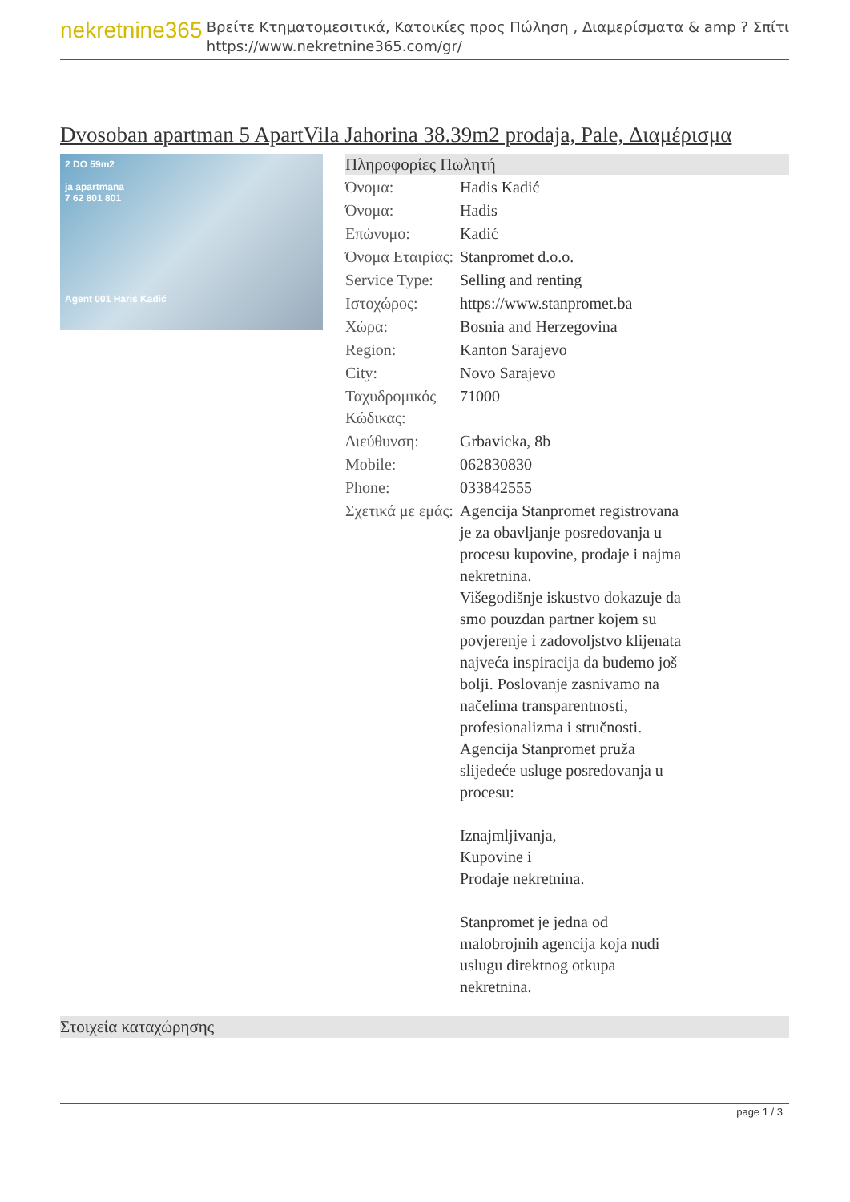nekretnine365
Βρείτε Κτηματομεσιτικά, Κατοικίες προς Πώληση , Διαμερίσματα & amp ? Σπίτι
https://www.nekretnine365.com/gr/
Dvosoban apartman 5 ApartVila Jahorina 38.39m2 prodaja, Pale, Διαμέρισμα
2 DO 59m2
ja apartmana
7 62 801 801
Agent 001 Haris Kadić
Πληροφορίες Πωλητή
| Όνομα: | Hadis Kadić |
| Όνομα: | Hadis |
| Επώνυμο: | Kadić |
| Όνομα Εταιρίας: | Stanpromet d.o.o. |
| Service Type: | Selling and renting |
| Ιστοχώρος: | https://www.stanpromet.ba |
| Χώρα: | Bosnia and Herzegovina |
| Region: | Kanton Sarajevo |
| City: | Novo Sarajevo |
| Ταχυδρομικός Κώδικας: | 71000 |
| Διεύθυνση: | Grbavicka, 8b |
| Mobile: | 062830830 |
| Phone: | 033842555 |
| Σχετικά με εμάς: | Agencija Stanpromet registrovana je za obavljanje posredovanja u procesu kupovine, prodaje i najma nekretnina. Višegodišnje iskustvo dokazuje da smo pouzdan partner kojem su povjerenje i zadovoljstvo klijenata najveća inspiracija da budemo još bolji. Poslovanje zasnivamo na načelima transparentnosti, profesionalizma i stručnosti. Agencija Stanpromet pruža slijedeće usluge posredovanja u procesu: Iznajmljivanja, Kupovine i Prodaje nekretnina. Stanpromet je jedna od malobrojnih agencija koja nudi uslugu direktnog otkupa nekretnina. |
Στοιχεία καταχώρησης
page 1 / 3